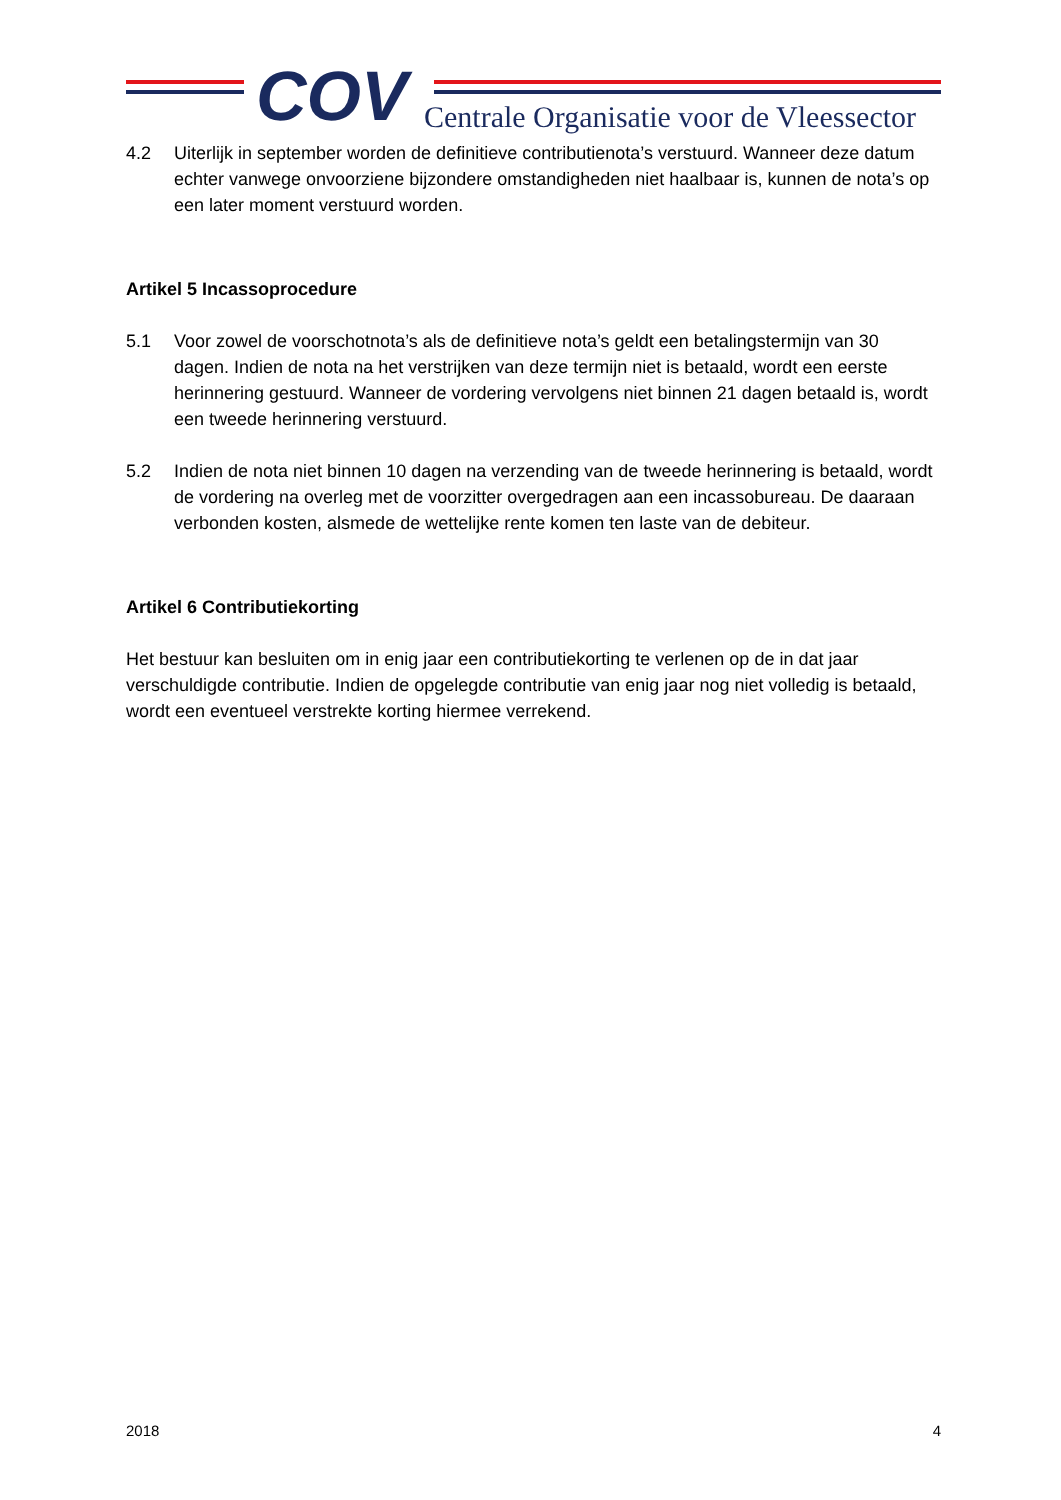COV
Centrale Organisatie voor de Vleessector
4.2 Uiterlijk in september worden de definitieve contributienota’s verstuurd. Wanneer deze datum echter vanwege onvoorziene bijzondere omstandigheden niet haalbaar is, kunnen de nota’s op een later moment verstuurd worden.
Artikel 5 Incassoprocedure
5.1 Voor zowel de voorschotnota’s als de definitieve nota’s geldt een betalingstermijn van 30 dagen. Indien de nota na het verstrijken van deze termijn niet is betaald, wordt een eerste herinnering gestuurd. Wanneer de vordering vervolgens niet binnen 21 dagen betaald is, wordt een tweede herinnering verstuurd.
5.2 Indien de nota niet binnen 10 dagen na verzending van de tweede herinnering is betaald, wordt de vordering na overleg met de voorzitter overgedragen aan een incassobureau. De daaraan verbonden kosten, alsmede de wettelijke rente komen ten laste van de debiteur.
Artikel 6 Contributiekorting
Het bestuur kan besluiten om in enig jaar een contributiekorting te verlenen op de in dat jaar verschuldigde contributie. Indien de opgelegde contributie van enig jaar nog niet volledig is betaald, wordt een eventueel verstrekte korting hiermee verrekend.
2018 4